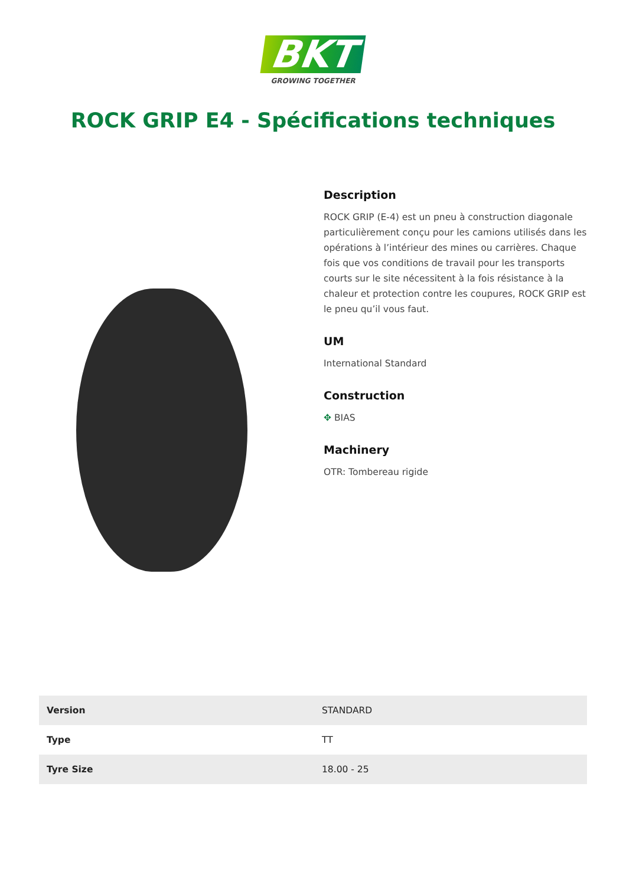BKT
GROWING TOGETHER
ROCK GRIP E4 - Spécifications techniques
Description
ROCK GRIP (E-4) est un pneu à construction diagonale particulièrement conçu pour les camions utilisés dans les opérations à l’intérieur des mines ou carrières. Chaque fois que vos conditions de travail pour les transports courts sur le site nécessitent à la fois résistance à la chaleur et protection contre les coupures, ROCK GRIP est le pneu qu’il vous faut.
UM
International Standard
Construction
✥ BIAS
Machinery
OTR: Tombereau rigide
| Version | STANDARD |
| Type | TT |
| Tyre Size | 18.00 - 25 |